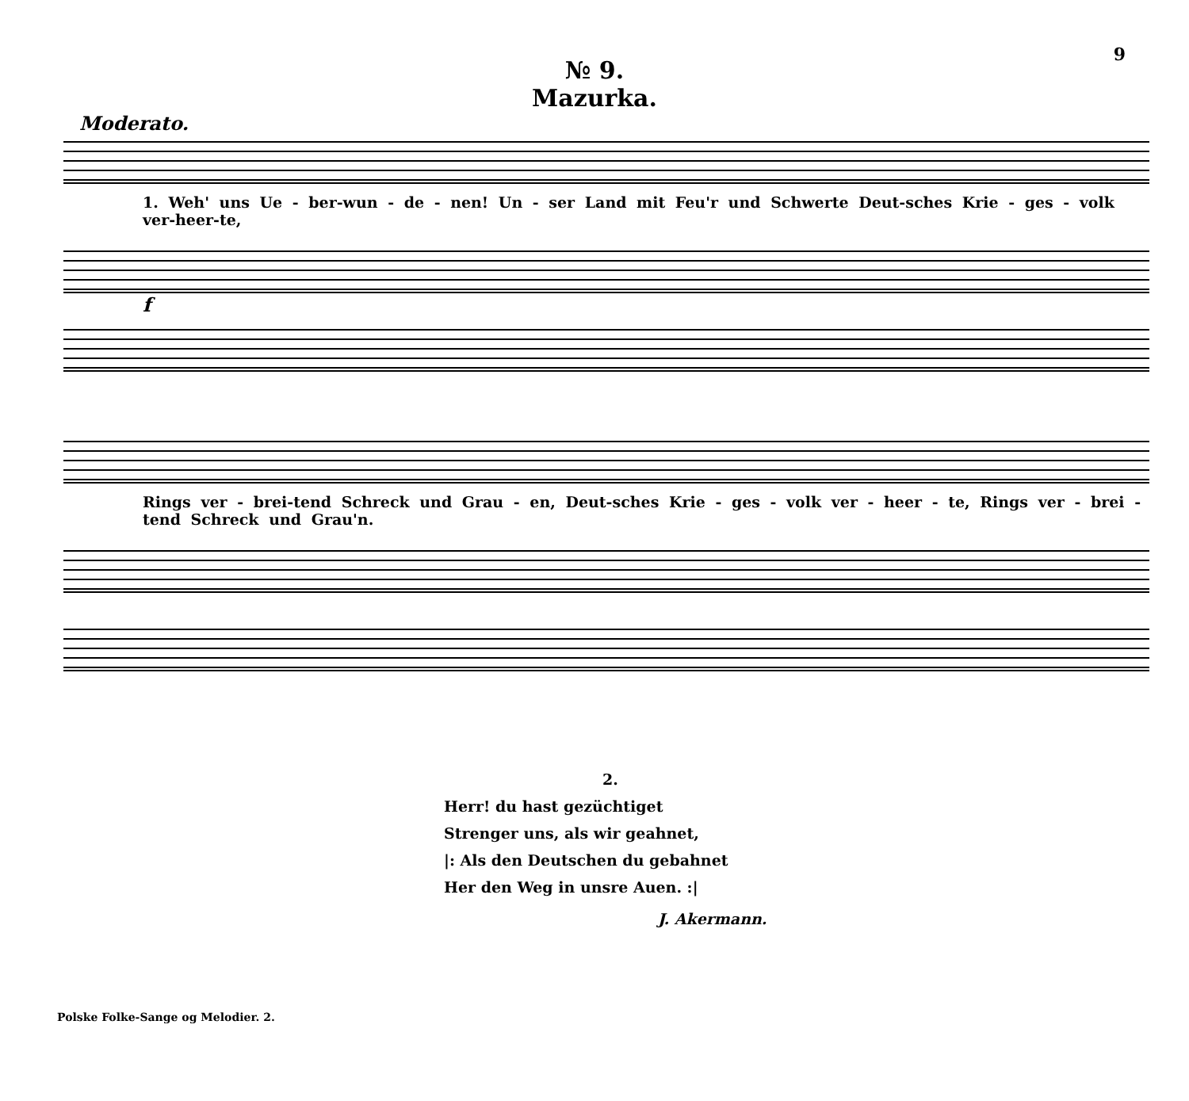9
№ 9.
Mazurka.
Moderato.
1. Weh' uns Ue - ber-wun - de - nen! Un - ser Land mit Feu'r und Schwerte Deut-sches Krie - ges - volk ver-heer-te,
f
Rings ver - brei-tend Schreck und Grau - en, Deut-sches Krie - ges - volk ver - heer - te, Rings ver - brei - tend Schreck und Grau'n.
2.
Herr! du hast gezüchtiget
Strenger uns, als wir geahnet,
|: Als den Deutschen du gebahnet
Her den Weg in unsre Auen. :|
J. Akermann.
Polske Folke-Sange og Melodier. 2.